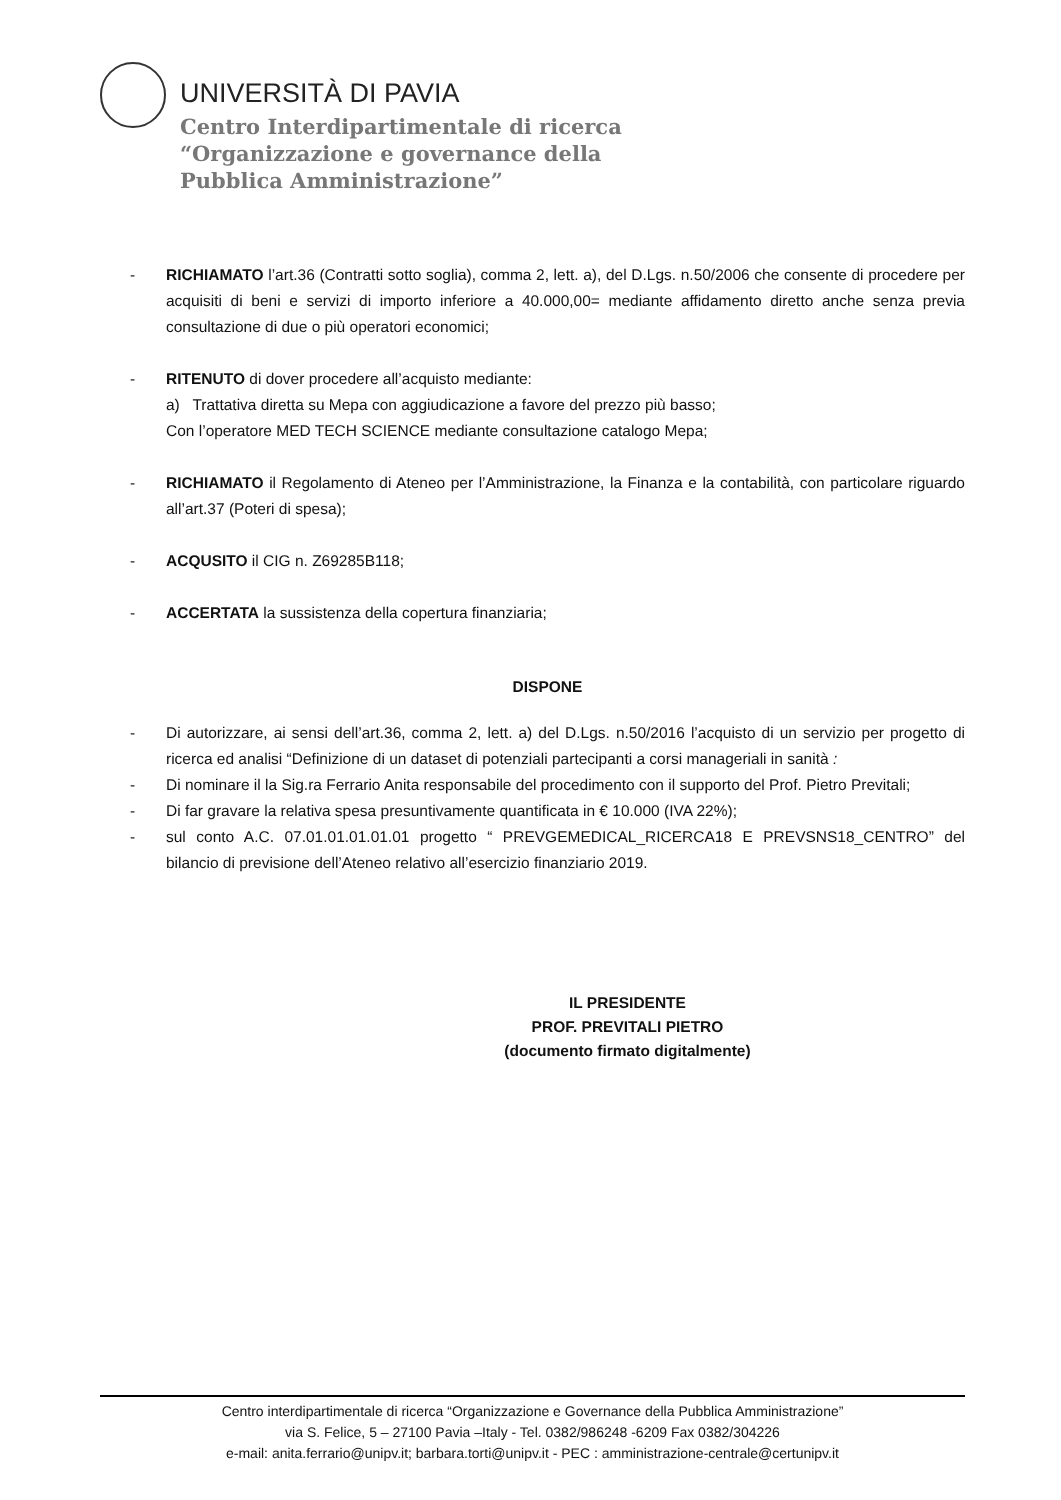UNIVERSITÀ DI PAVIA
Centro Interdipartimentale di ricerca
“Organizzazione e governance della
Pubblica Amministrazione”
- RICHIAMATO l’art.36 (Contratti sotto soglia), comma 2, lett. a), del D.Lgs. n.50/2006 che consente di procedere per acquisiti di beni e servizi di importo inferiore a 40.000,00= mediante affidamento diretto anche senza previa consultazione di due o più operatori economici;
- RITENUTO di dover procedere all’acquisto mediante:
a) Trattativa diretta su Mepa con aggiudicazione a favore del prezzo più basso;
Con l’operatore MED TECH SCIENCE mediante consultazione catalogo Mepa;
- RICHIAMATO il Regolamento di Ateneo per l’Amministrazione, la Finanza e la contabilità, con particolare riguardo all’art.37 (Poteri di spesa);
- ACQUSITO il CIG n. Z69285B118;
- ACCERTATA la sussistenza della copertura finanziaria;
DISPONE
- Di autorizzare, ai sensi dell’art.36, comma 2, lett. a) del D.Lgs. n.50/2016 l’acquisto di un servizio per progetto di ricerca ed analisi “Definizione di un dataset di potenziali partecipanti a corsi manageriali in sanità :
- Di nominare il la Sig.ra Ferrario Anita responsabile del procedimento con il supporto del Prof. Pietro Previtali;
- Di far gravare la relativa spesa presuntivamente quantificata in € 10.000 (IVA 22%);
- sul conto A.C. 07.01.01.01.01.01 progetto “ PREVGEMEDICAL_RICERCA18 E PREVSNS18_CENTRO” del bilancio di previsione dell’Ateneo relativo all’esercizio finanziario 2019.
IL PRESIDENTE
PROF. PREVITALI PIETRO
(documento firmato digitalmente)
Centro interdipartimentale di ricerca “Organizzazione e Governance della Pubblica Amministrazione”
via S. Felice, 5 – 27100 Pavia –Italy - Tel. 0382/986248 -6209 Fax 0382/304226
e-mail: anita.ferrario@unipv.it; barbara.torti@unipv.it - PEC : amministrazione-centrale@certunipv.it